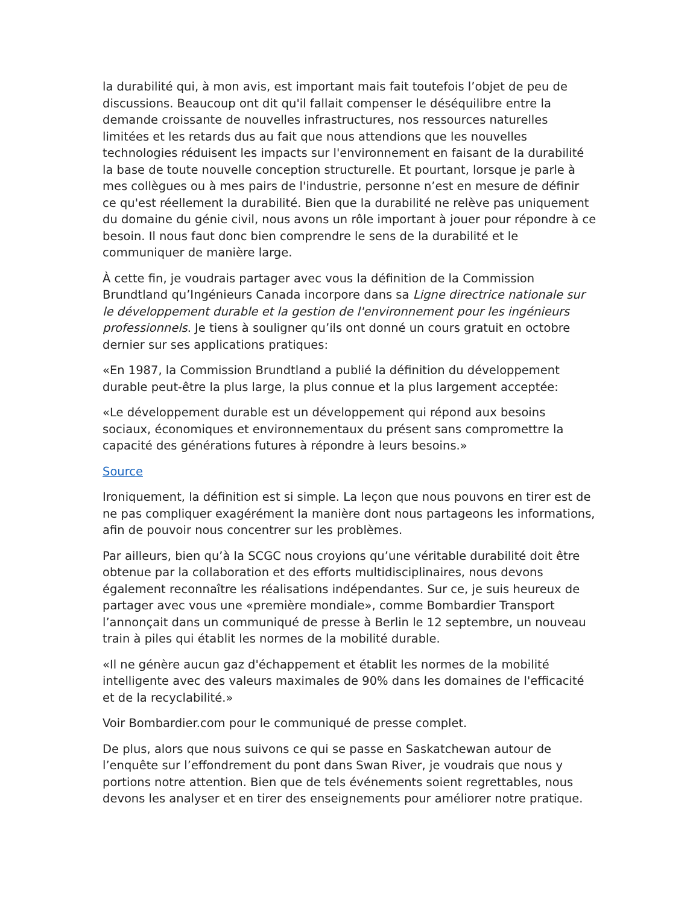la durabilité qui, à mon avis, est important mais fait toutefois l’objet de peu de discussions. Beaucoup ont dit qu'il fallait compenser le déséquilibre entre la demande croissante de nouvelles infrastructures, nos ressources naturelles limitées et les retards dus au fait que nous attendions que les nouvelles technologies réduisent les impacts sur l'environnement en faisant de la durabilité la base de toute nouvelle conception structurelle. Et pourtant, lorsque je parle à mes collègues ou à mes pairs de l'industrie, personne n’est en mesure de définir ce qu'est réellement la durabilité. Bien que la durabilité ne relève pas uniquement du domaine du génie civil, nous avons un rôle important à jouer pour répondre à ce besoin. Il nous faut donc bien comprendre le sens de la durabilité et le communiquer de manière large.
À cette fin, je voudrais partager avec vous la définition de la Commission Brundtland qu’Ingénieurs Canada incorpore dans sa Ligne directrice nationale sur le développement durable et la gestion de l'environnement pour les ingénieurs professionnels. Je tiens à souligner qu’ils ont donné un cours gratuit en octobre dernier sur ses applications pratiques:
«En 1987, la Commission Brundtland a publié la définition du développement durable peut-être la plus large, la plus connue et la plus largement acceptée:
«Le développement durable est un développement qui répond aux besoins sociaux, économiques et environnementaux du présent sans compromettre la capacité des générations futures à répondre à leurs besoins.»
Source
Ironiquement, la définition est si simple. La leçon que nous pouvons en tirer est de ne pas compliquer exagérément la manière dont nous partageons les informations, afin de pouvoir nous concentrer sur les problèmes.
Par ailleurs, bien qu’à la SCGC nous croyions qu’une véritable durabilité doit être obtenue par la collaboration et des efforts multidisciplinaires, nous devons également reconnaître les réalisations indépendantes. Sur ce, je suis heureux de partager avec vous une «première mondiale», comme Bombardier Transport l’annonçait dans un communiqué de presse à Berlin le 12 septembre, un nouveau train à piles qui établit les normes de la mobilité durable.
«Il ne génère aucun gaz d'échappement et établit les normes de la mobilité intelligente avec des valeurs maximales de 90% dans les domaines de l'efficacité et de la recyclabilité.»
Voir Bombardier.com pour le communiqué de presse complet.
De plus, alors que nous suivons ce qui se passe en Saskatchewan autour de l’enquête sur l’effondrement du pont dans Swan River, je voudrais que nous y portions notre attention. Bien que de tels événements soient regrettables, nous devons les analyser et en tirer des enseignements pour améliorer notre pratique.